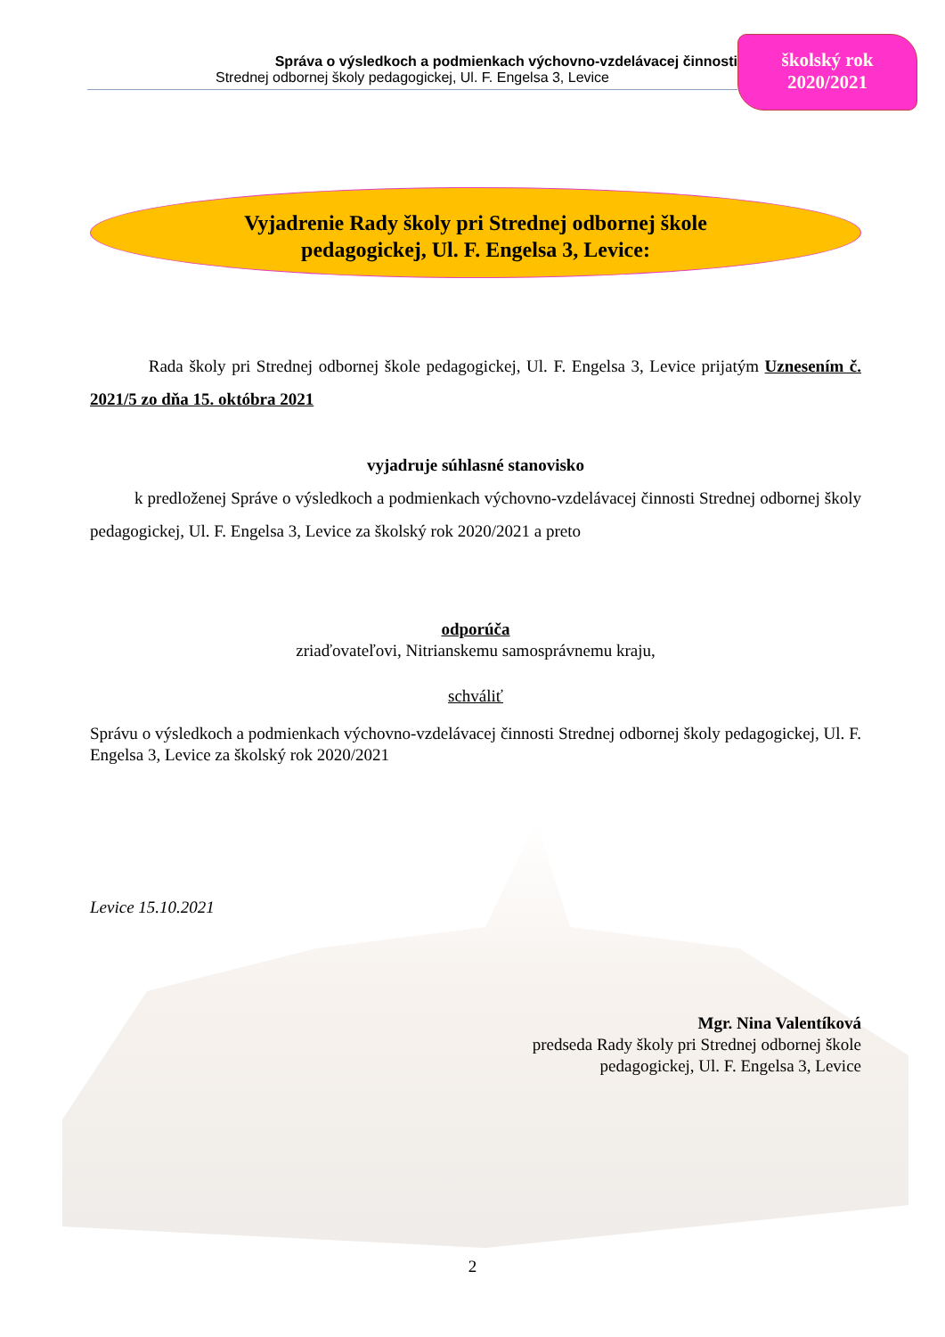Správa o výsledkoch a podmienkach výchovno-vzdelávacej činnosti
Strednej odbornej školy pedagogickej, Ul. F. Engelsa 3, Levice
školský rok
2020/2021
Vyjadrenie Rady školy pri Strednej odbornej škole
pedagogickej, Ul. F. Engelsa 3, Levice:
Rada školy pri Strednej odbornej škole pedagogickej, Ul. F. Engelsa 3, Levice prijatým Uznesením č. 2021/5 zo dňa 15. októbra 2021
vyjadruje súhlasné stanovisko
k predloženej Správe o výsledkoch a podmienkach výchovno-vzdelávacej činnosti Strednej odbornej školy pedagogickej, Ul. F. Engelsa 3, Levice za školský rok 2020/2021 a preto
odporúča
zriaďovateľovi, Nitrianskemu samosprávnemu kraju,
schváliť
Správu o výsledkoch a podmienkach výchovno-vzdelávacej činnosti Strednej odbornej školy pedagogickej, Ul. F. Engelsa 3, Levice za školský rok 2020/2021
Levice 15.10.2021
Mgr. Nina Valentíková
predseda Rady školy pri Strednej odbornej škole
pedagogickej, Ul. F. Engelsa 3, Levice
2